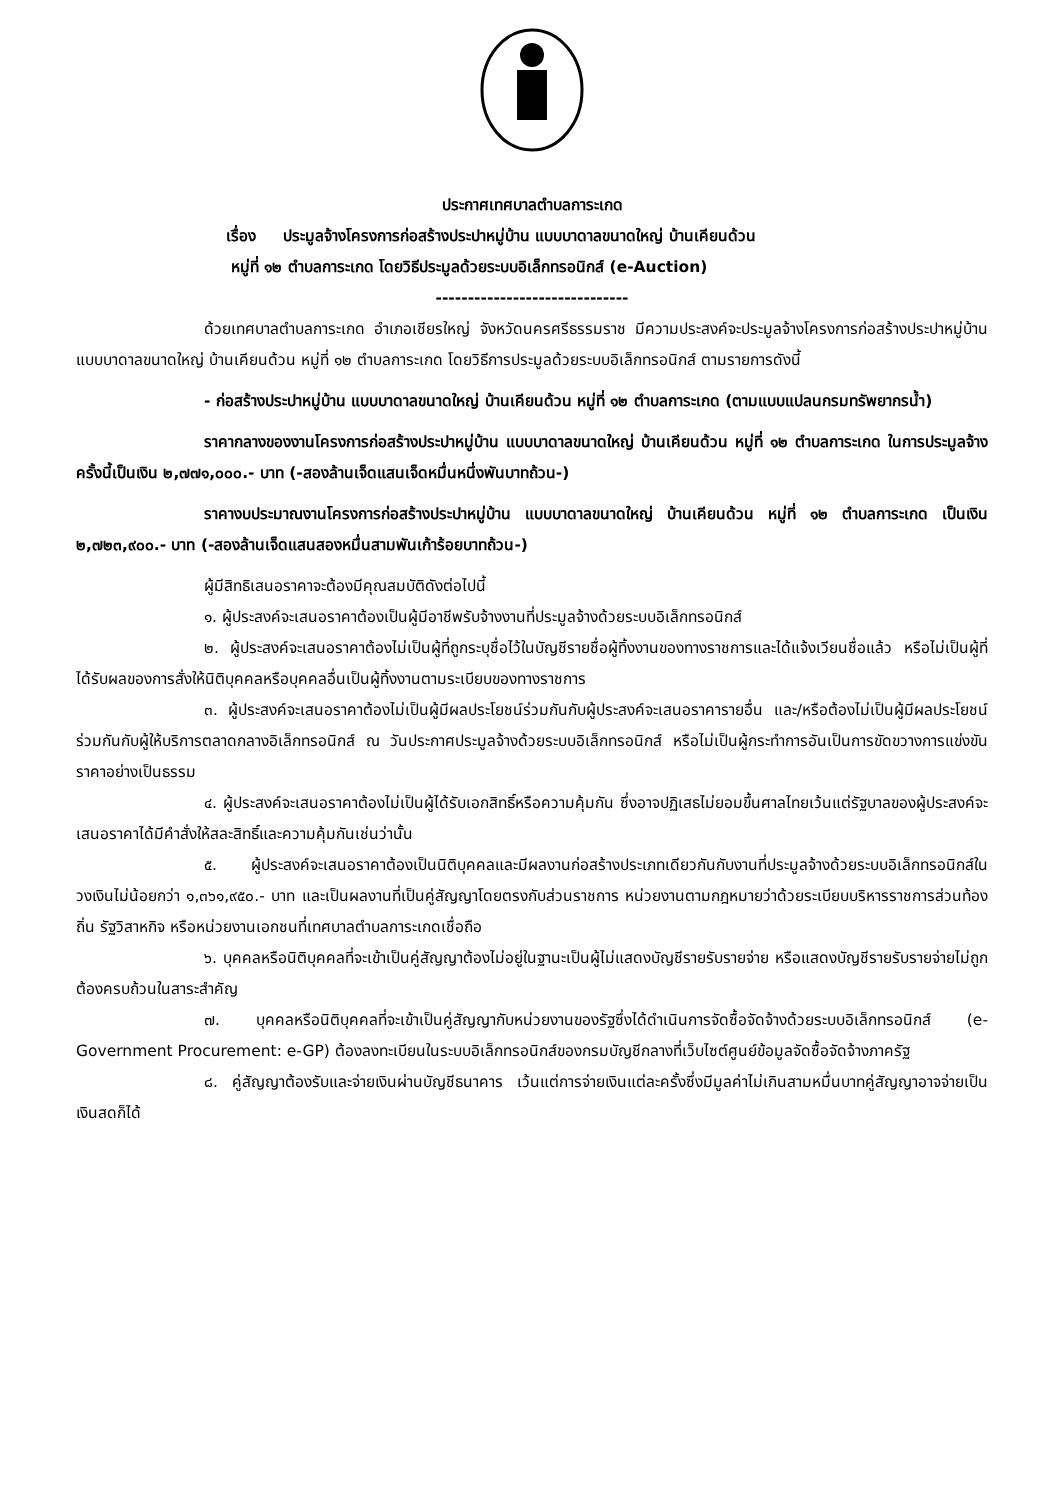ประกาศเทศบาลตำบลการะเกด
เรื่อง ประมูลจ้างโครงการก่อสร้างประปาหมู่บ้าน แบบบาดาลขนาดใหญ่ บ้านเคียนด้วน
หมู่ที่ ๑๒ ตำบลการะเกด โดยวิธีประมูลด้วยระบบอิเล็กทรอนิกส์ (e-Auction)
------------------------------
ด้วยเทศบาลตำบลการะเกด อำเภอเชียรใหญ่ จังหวัดนครศรีธรรมราช มีความประสงค์จะประมูลจ้างโครงการก่อสร้างประปาหมู่บ้าน แบบบาดาลขนาดใหญ่ บ้านเคียนด้วน หมู่ที่ ๑๒ ตำบลการะเกด โดยวิธีการประมูลด้วยระบบอิเล็กทรอนิกส์ ตามรายการดังนี้
- ก่อสร้างประปาหมู่บ้าน แบบบาดาลขนาดใหญ่ บ้านเคียนด้วน หมู่ที่ ๑๒ ตำบลการะเกด (ตามแบบแปลนกรมทรัพยากรน้ำ)
ราคากลางของงานโครงการก่อสร้างประปาหมู่บ้าน แบบบาดาลขนาดใหญ่ บ้านเคียนด้วน หมู่ที่ ๑๒ ตำบลการะเกด ในการประมูลจ้างครั้งนี้เป็นเงิน ๒,๗๗๑,๐๐๐.- บาท (-สองล้านเจ็ดแสนเจ็ดหมื่นหนึ่งพันบาทถ้วน-)
ราคางบประมาณงานโครงการก่อสร้างประปาหมู่บ้าน แบบบาดาลขนาดใหญ่ บ้านเคียนด้วน หมู่ที่ ๑๒ ตำบลการะเกด เป็นเงิน ๒,๗๒๓,๙๐๐.- บาท (-สองล้านเจ็ดแสนสองหมื่นสามพันเก้าร้อยบาทถ้วน-)
ผู้มีสิทธิเสนอราคาจะต้องมีคุณสมบัติดังต่อไปนี้
๑. ผู้ประสงค์จะเสนอราคาต้องเป็นผู้มีอาชีพรับจ้างงานที่ประมูลจ้างด้วยระบบอิเล็กทรอนิกส์
๒. ผู้ประสงค์จะเสนอราคาต้องไม่เป็นผู้ที่ถูกระบุชื่อไว้ในบัญชีรายชื่อผู้ทิ้งงานของทางราชการและได้แจ้งเวียนชื่อแล้ว หรือไม่เป็นผู้ที่ได้รับผลของการสั่งให้นิติบุคคลหรือบุคคลอื่นเป็นผู้ทิ้งงานตามระเบียบของทางราชการ
๓. ผู้ประสงค์จะเสนอราคาต้องไม่เป็นผู้มีผลประโยชน์ร่วมกันกับผู้ประสงค์จะเสนอราคารายอื่น และ/หรือต้องไม่เป็นผู้มีผลประโยชน์ร่วมกันกับผู้ให้บริการตลาดกลางอิเล็กทรอนิกส์ ณ วันประกาศประมูลจ้างด้วยระบบอิเล็กทรอนิกส์ หรือไม่เป็นผู้กระทำการอันเป็นการขัดขวางการแข่งขันราคาอย่างเป็นธรรม
๔. ผู้ประสงค์จะเสนอราคาต้องไม่เป็นผู้ได้รับเอกสิทธิ์หรือความคุ้มกัน ซึ่งอาจปฏิเสธไม่ยอมขึ้นศาลไทยเว้นแต่รัฐบาลของผู้ประสงค์จะเสนอราคาได้มีคำสั่งให้สละสิทธิ์และความคุ้มกันเช่นว่านั้น
๕. ผู้ประสงค์จะเสนอราคาต้องเป็นนิติบุคคลและมีผลงานก่อสร้างประเภทเดียวกันกับงานที่ประมูลจ้างด้วยระบบอิเล็กทรอนิกส์ในวงเงินไม่น้อยกว่า ๑,๓๖๑,๙๕๐.- บาท และเป็นผลงานที่เป็นคู่สัญญาโดยตรงกับส่วนราชการ หน่วยงานตามกฎหมายว่าด้วยระเบียบบริหารราชการส่วนท้องถิ่น รัฐวิสาหกิจ หรือหน่วยงานเอกชนที่เทศบาลตำบลการะเกดเชื่อถือ
๖. บุคคลหรือนิติบุคคลที่จะเข้าเป็นคู่สัญญาต้องไม่อยู่ในฐานะเป็นผู้ไม่แสดงบัญชีรายรับรายจ่าย หรือแสดงบัญชีรายรับรายจ่ายไม่ถูกต้องครบถ้วนในสาระสำคัญ
๗. บุคคลหรือนิติบุคคลที่จะเข้าเป็นคู่สัญญากับหน่วยงานของรัฐซึ่งได้ดำเนินการจัดซื้อจัดจ้างด้วยระบบอิเล็กทรอนิกส์ (e-Government Procurement: e-GP) ต้องลงทะเบียนในระบบอิเล็กทรอนิกส์ของกรมบัญชีกลางที่เว็บไซต์ศูนย์ข้อมูลจัดซื้อจัดจ้างภาครัฐ
๘. คู่สัญญาต้องรับและจ่ายเงินผ่านบัญชีธนาคาร เว้นแต่การจ่ายเงินแต่ละครั้งซึ่งมีมูลค่าไม่เกินสามหมื่นบาทคู่สัญญาอาจจ่ายเป็นเงินสดก็ได้